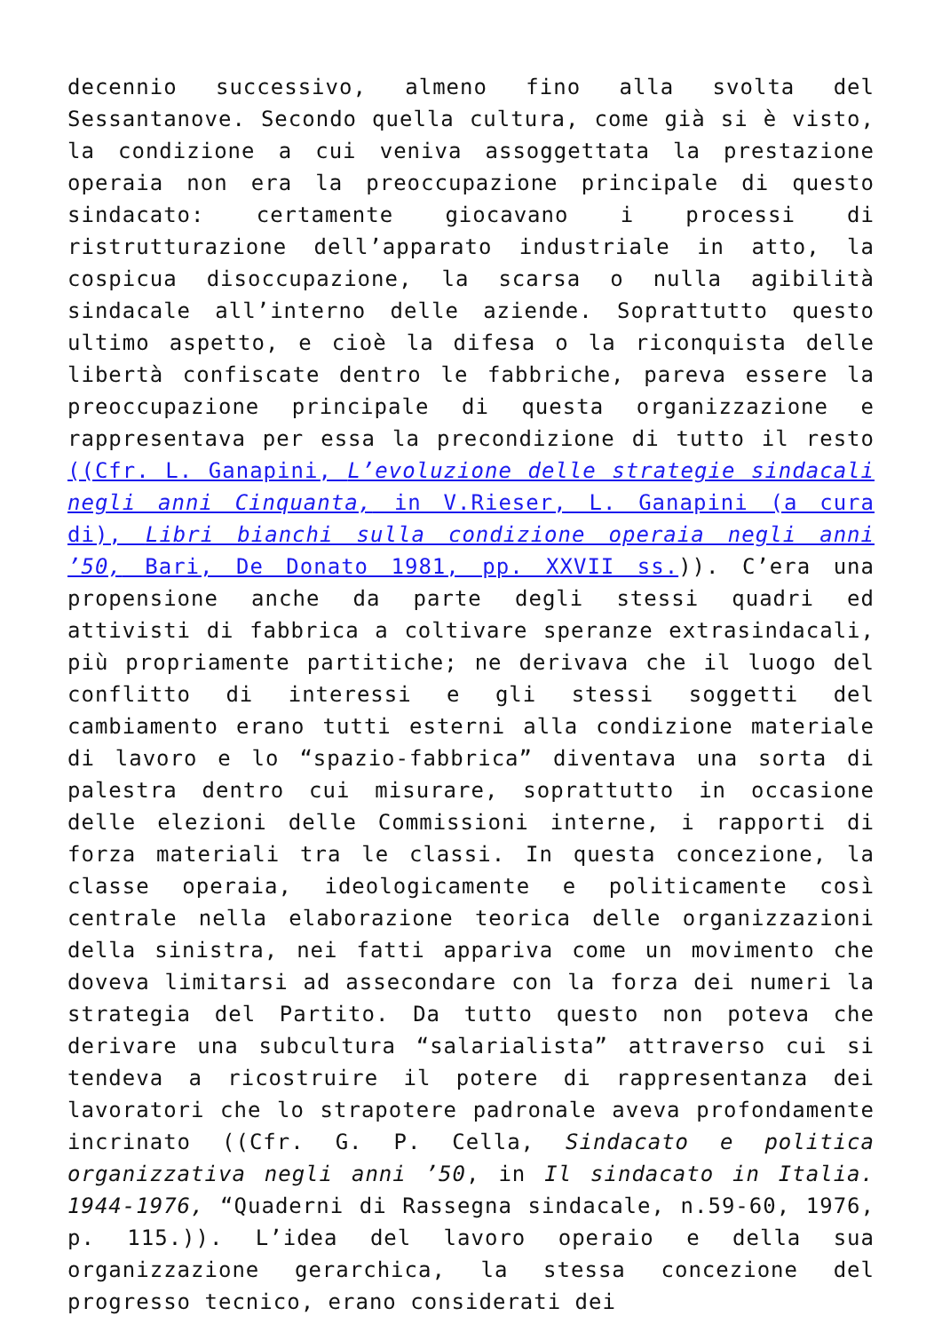decennio successivo, almeno fino alla svolta del Sessantanove. Secondo quella cultura, come già si è visto, la condizione a cui veniva assoggettata la prestazione operaia non era la preoccupazione principale di questo sindacato: certamente giocavano i processi di ristrutturazione dell’apparato industriale in atto, la cospicua disoccupazione, la scarsa o nulla agibilità sindacale all’interno delle aziende. Soprattutto questo ultimo aspetto, e cioè la difesa o la riconquista delle libertà confiscate dentro le fabbriche, pareva essere la preoccupazione principale di questa organizzazione e rappresentava per essa la precondizione di tutto il resto ((Cfr. L. Ganapini, L’evoluzione delle strategie sindacali negli anni Cinquanta, in V.Rieser, L. Ganapini (a cura di), Libri bianchi sulla condizione operaia negli anni ’50, Bari, De Donato 1981, pp. XXVII ss.)). C’era una propensione anche da parte degli stessi quadri ed attivisti di fabbrica a coltivare speranze extrasindacali, più propriamente partitiche; ne derivava che il luogo del conflitto di interessi e gli stessi soggetti del cambiamento erano tutti esterni alla condizione materiale di lavoro e lo “spazio-fabbrica” diventava una sorta di palestra dentro cui misurare, soprattutto in occasione delle elezioni delle Commissioni interne, i rapporti di forza materiali tra le classi. In questa concezione, la classe operaia, ideologicamente e politicamente così centrale nella elaborazione teorica delle organizzazioni della sinistra, nei fatti appariva come un movimento che doveva limitarsi ad assecondare con la forza dei numeri la strategia del Partito. Da tutto questo non poteva che derivare una subcultura “salarialista” attraverso cui si tendeva a ricostruire il potere di rappresentanza dei lavoratori che lo strapotere padronale aveva profondamente incrinato ((Cfr. G. P. Cella, Sindacato e politica organizzativa negli anni ’50, in Il sindacato in Italia. 1944-1976, “Quaderni di Rassegna sindacale, n.59-60, 1976, p. 115.)). L’idea del lavoro operaio e della sua organizzazione gerarchica, la stessa concezione del progresso tecnico, erano considerati dei